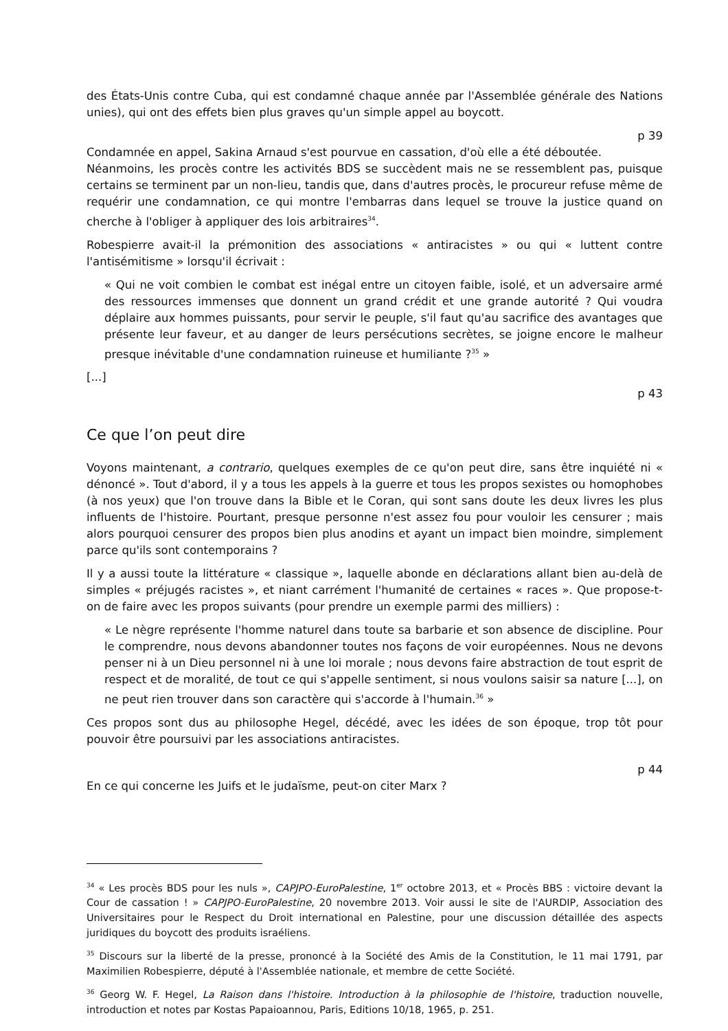des États-Unis contre Cuba, qui est condamné chaque année par l'Assemblée générale des Nations unies), qui ont des effets bien plus graves qu'un simple appel au boycott.
p 39
Condamnée en appel, Sakina Arnaud s'est pourvue en cassation, d'où elle a été déboutée.
Néanmoins, les procès contre les activités BDS se succèdent mais ne se ressemblent pas, puisque certains se terminent par un non-lieu, tandis que, dans d'autres procès, le procureur refuse même de requérir une condamnation, ce qui montre l'embarras dans lequel se trouve la justice quand on cherche à l'obliger à appliquer des lois arbitraires<sup>34</sup>.
Robespierre avait-il la prémonition des associations « antiracistes » ou qui « luttent contre l'antisémitisme » lorsqu'il écrivait :
« Qui ne voit combien le combat est inégal entre un citoyen faible, isolé, et un adversaire armé des ressources immenses que donnent un grand crédit et une grande autorité ? Qui voudra déplaire aux hommes puissants, pour servir le peuple, s'il faut qu'au sacrifice des avantages que présente leur faveur, et au danger de leurs persécutions secrètes, se joigne encore le malheur presque inévitable d'une condamnation ruineuse et humiliante ?<sup>35</sup> »
[...]
p 43
Ce que l’on peut dire
Voyons maintenant, a contrario, quelques exemples de ce qu'on peut dire, sans être inquiété ni « dénoncé ». Tout d'abord, il y a tous les appels à la guerre et tous les propos sexistes ou homophobes (à nos yeux) que l'on trouve dans la Bible et le Coran, qui sont sans doute les deux livres les plus influents de l'histoire. Pourtant, presque personne n'est assez fou pour vouloir les censurer ; mais alors pourquoi censurer des propos bien plus anodins et ayant un impact bien moindre, simplement parce qu'ils sont contemporains ?
Il y a aussi toute la littérature « classique », laquelle abonde en déclarations allant bien au-delà de simples « préjugés racistes », et niant carrément l'humanité de certaines « races ». Que propose-t-on de faire avec les propos suivants (pour prendre un exemple parmi des milliers) :
« Le nègre représente l'homme naturel dans toute sa barbarie et son absence de discipline. Pour le comprendre, nous devons abandonner toutes nos façons de voir européennes. Nous ne devons penser ni à un Dieu personnel ni à une loi morale ; nous devons faire abstraction de tout esprit de respect et de moralité, de tout ce qui s'appelle sentiment, si nous voulons saisir sa nature [...], on ne peut rien trouver dans son caractère qui s'accorde à l'humain.<sup>36</sup> »
Ces propos sont dus au philosophe Hegel, décédé, avec les idées de son époque, trop tôt pour pouvoir être poursuivi par les associations antiracistes.
p 44
En ce qui concerne les Juifs et le judaïsme, peut-on citer Marx ?
<sup>34</sup> « Les procès BDS pour les nuls », CAPJPO-EuroPalestine, 1<sup>er</sup> octobre 2013, et « Procès BBS : victoire devant la Cour de cassation ! » CAPJPO-EuroPalestine, 20 novembre 2013. Voir aussi le site de l'AURDIP, Association des Universitaires pour le Respect du Droit international en Palestine, pour une discussion détaillée des aspects juridiques du boycott des produits israéliens.
<sup>35</sup> Discours sur la liberté de la presse, prononcé à la Société des Amis de la Constitution, le 11 mai 1791, par Maximilien Robespierre, député à l'Assemblée nationale, et membre de cette Société.
<sup>36</sup> Georg W. F. Hegel, La Raison dans l'histoire. Introduction à la philosophie de l'histoire, traduction nouvelle, introduction et notes par Kostas Papaioannou, Paris, Editions 10/18, 1965, p. 251.